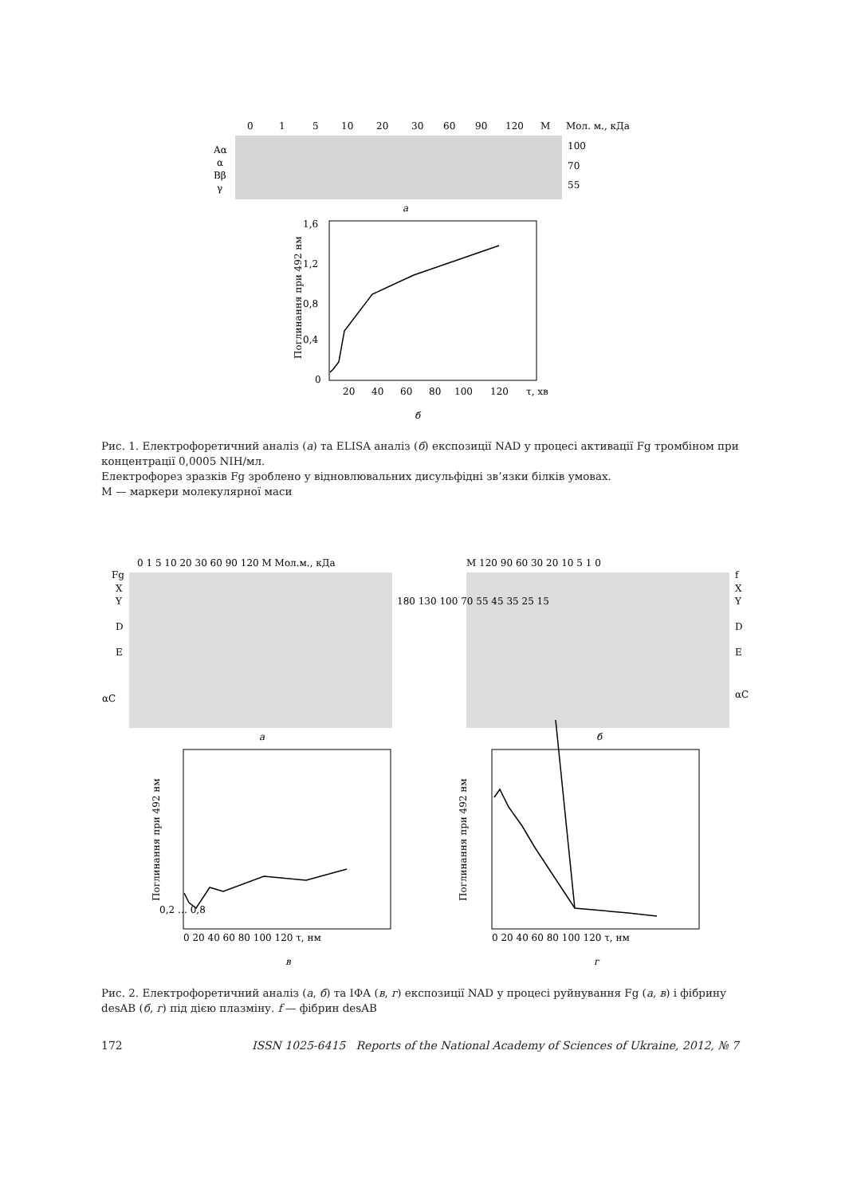0
1
5
10
20
30
60
90
120
M
Мол. м., кДа
Aα
α
Bβ
γ
100
70
55
а
1,6
1,2
0,8
0,4
0
20
40
60
80
100
120
τ, хв
б
Поглинання при 492 нм
Рис. 1. Електрофоретичний аналіз (а) та ELISA аналіз (б) експозиції NAD у процесі активації Fg тромбіном при концентрації 0,0005 NIH/мл.
Електрофорез зразків Fg зроблено у відновлювальних дисульфідні зв’язки білків умовах.
M — маркери молекулярної маси
0 1 5 10 20 30 60 90 120 M Мол.м., кДа
M 120 90 60 30 20 10 5 1 0
Fg
X
Y
D
E
αC
180 130 100 70 55 45 35 25 15
f
X
Y
D
E
αC
а
б
Поглинання при 492 нм
0,2 … 0,8
0 20 40 60 80 100 120 τ, нм
в
Поглинання при 492 нм
0 20 40 60 80 100 120 τ, нм
г
Рис. 2. Електрофоретичний аналіз (а, б) та ІФА (в, г) експозиції NAD у процесі руйнування Fg (а, в) і фібрину desAB (б, г) під дією плазміну. f — фібрин desAB
172 ISSN 1025-6415 Reports of the National Academy of Sciences of Ukraine, 2012, № 7